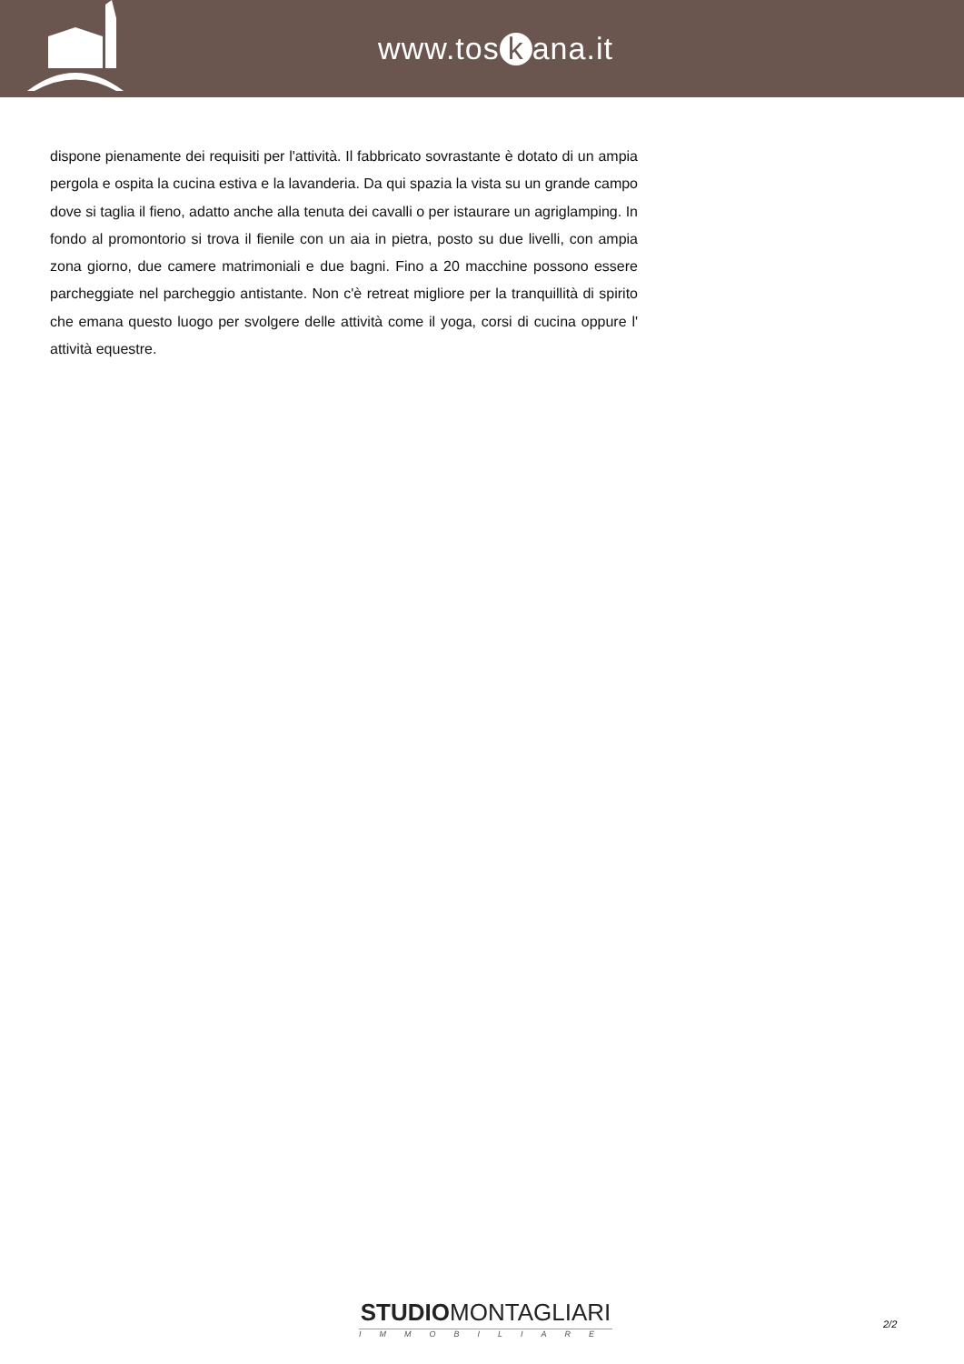www.tos k ana.it
dispone pienamente dei requisiti per l'attività. Il fabbricato sovrastante è dotato di un ampia pergola e ospita la cucina estiva e la lavanderia. Da qui spazia la vista su un grande campo dove si taglia il fieno, adatto anche alla tenuta dei cavalli o per istaurare un agriglamping. In fondo al promontorio si trova il fienile con un aia in pietra, posto su due livelli, con ampia zona giorno, due camere matrimoniali e due bagni. Fino a 20 macchine possono essere parcheggiate nel parcheggio antistante. Non c'è retreat migliore per la tranquillità di spirito che emana questo luogo per svolgere delle attività come il yoga, corsi di cucina oppure l' attività equestre.
STUDIOMONTAGLIARI
IMMOBILIARE
2/2